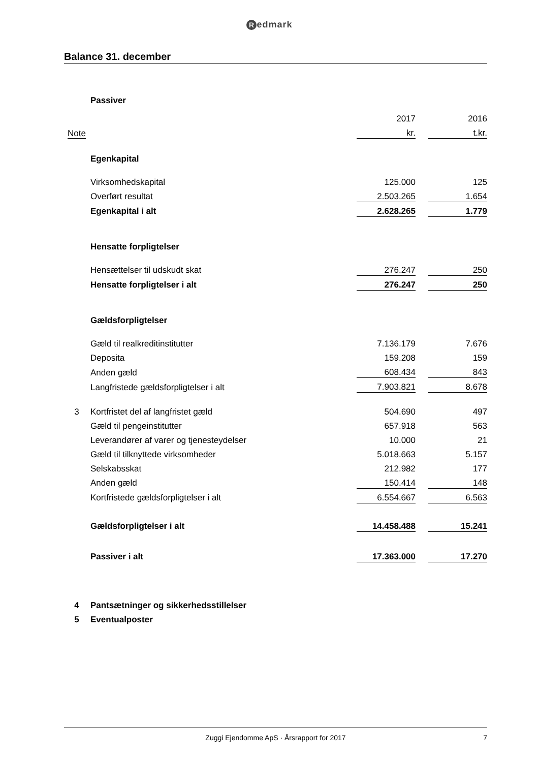Redmark
Balance 31. december
| | Passiver | | | |
| | | 2017 | | 2016 |
| Note | | kr. | | t.kr. |
| | Egenkapital | | | |
| | Virksomhedskapital | 125.000 | | 125 |
| | Overført resultat | 2.503.265 | | 1.654 |
| | Egenkapital i alt | 2.628.265 | | 1.779 |
| | Hensatte forpligtelser | | | |
| | Hensættelser til udskudt skat | 276.247 | | 250 |
| | Hensatte forpligtelser i alt | 276.247 | | 250 |
| | Gældsforpligtelser | | | |
| | Gæld til realkreditinstitutter | 7.136.179 | | 7.676 |
| | Deposita | 159.208 | | 159 |
| | Anden gæld | 608.434 | | 843 |
| | Langfristede gældsforpligtelser i alt | 7.903.821 | | 8.678 |
| 3 | Kortfristet del af langfristet gæld | 504.690 | | 497 |
| | Gæld til pengeinstitutter | 657.918 | | 563 |
| | Leverandører af varer og tjenesteydelser | 10.000 | | 21 |
| | Gæld til tilknyttede virksomheder | 5.018.663 | | 5.157 |
| | Selskabsskat | 212.982 | | 177 |
| | Anden gæld | 150.414 | | 148 |
| | Kortfristede gældsforpligtelser i alt | 6.554.667 | | 6.563 |
| | Gældsforpligtelser i alt | 14.458.488 | | 15.241 |
| | Passiver i alt | 17.363.000 | | 17.270 |
| 4 | Pantsætninger og sikkerhedsstillelser | | | |
| 5 | Eventualposter | | | |
Zuggi Ejendomme ApS · Årsrapport for 2017 7